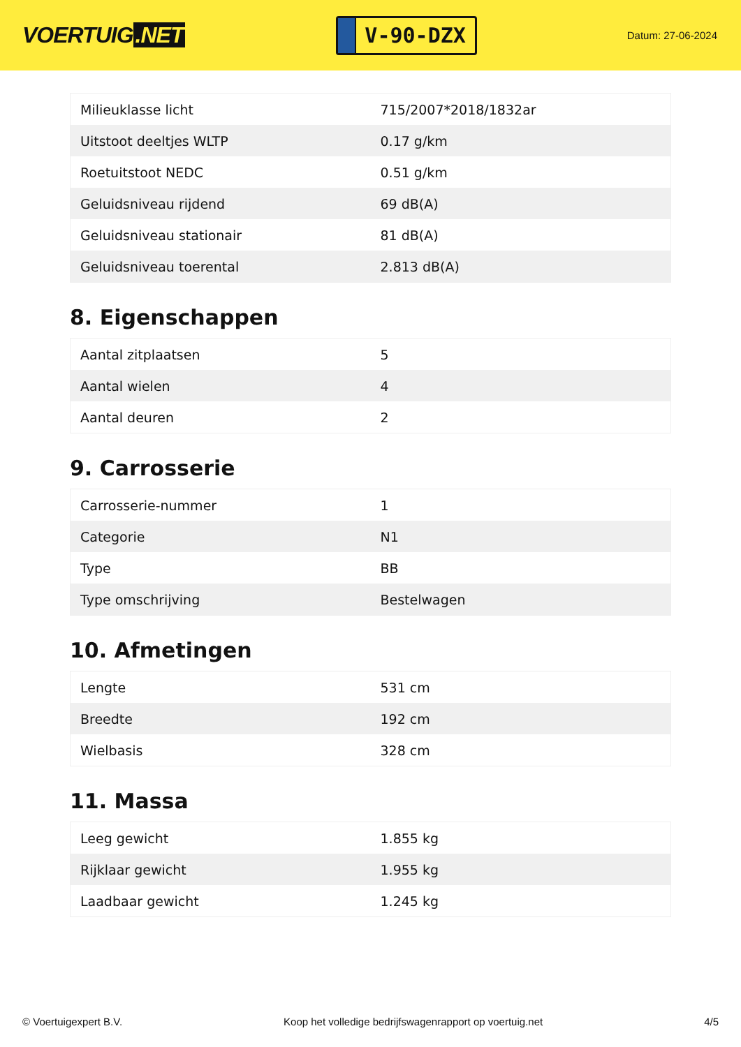VOERTUIG.NET
V-90-DZX
Datum: 27-06-2024
| Milieuklasse licht | 715/2007*2018/1832ar |
| Uitstoot deeltjes WLTP | 0.17 g/km |
| Roetuitstoot NEDC | 0.51 g/km |
| Geluidsniveau rijdend | 69 dB(A) |
| Geluidsniveau stationair | 81 dB(A) |
| Geluidsniveau toerental | 2.813 dB(A) |
8. Eigenschappen
| Aantal zitplaatsen | 5 |
| Aantal wielen | 4 |
| Aantal deuren | 2 |
9. Carrosserie
| Carrosserie-nummer | 1 |
| Categorie | N1 |
| Type | BB |
| Type omschrijving | Bestelwagen |
10. Afmetingen
| Lengte | 531 cm |
| Breedte | 192 cm |
| Wielbasis | 328 cm |
11. Massa
| Leeg gewicht | 1.855 kg |
| Rijklaar gewicht | 1.955 kg |
| Laadbaar gewicht | 1.245 kg |
© Voertuigexpert B.V. Koop het volledige bedrijfswagenrapport op voertuig.net 4/5